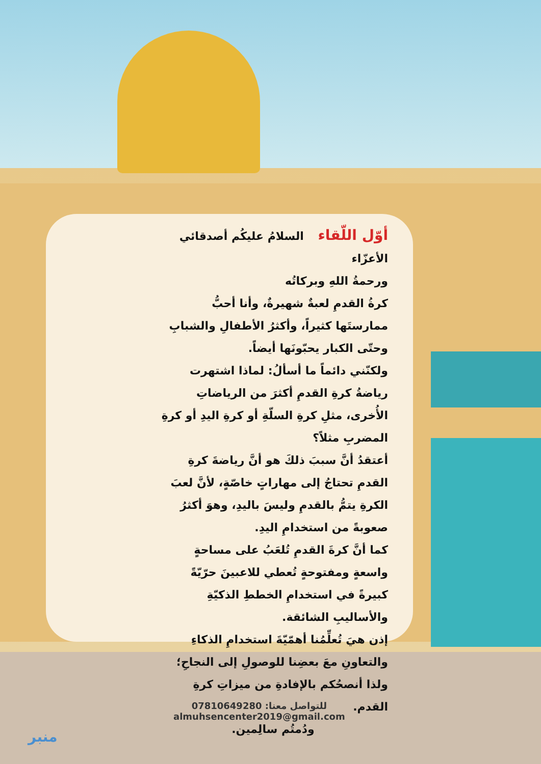أوّل اللّقاء السلامُ عليكُم أصدقائي الأعزّاء
ورحمةُ اللهِ وبركاتُه
كرةُ القدمِ لعبةٌ شهيرةٌ، وأنا أحبُّ ممارستَها كثيراً، وأكثرُ الأطفالِ والشبابِ وحتّى الكبار يحبّونَها أيضاً.
ولكنّني دائماً ما أسألُ: لماذا اشتهرت رياضةُ كرةِ القدمِ أكثرَ من الرياضاتِ الأُخرى، مثلِ كرةِ السلّةِ أو كرةِ اليدِ أو كرةِ المضربِ مثلاً؟
أعتقدُ أنَّ سببَ ذلكَ هو أنَّ رياضةَ كرةِ القدمِ تحتاجُ إلى مهاراتٍ خاصّةٍ، لأنَّ لعبَ الكرةِ يتمُّ بالقدمِ وليسَ باليدِ، وهوَ أكثرُ صعوبةً من استخدامِ اليدِ.
كما أنَّ كرةَ القدمِ تُلعَبُ على مساحةٍ واسعةٍ ومفتوحةٍ تُعطي للاعبينَ حرّيّةً كبيرةً في استخدامِ الخططِ الذكيّةِ والأساليبِ الشائقة.
إذن هيَ تُعلِّمُنا أهمّيّةَ استخدامِ الذكاءِ والتعاونِ معَ بعضِنا للوصولِ إلى النجاحِ؛ ولذا أنصحُكم بالإفادةِ من ميزاتِ كرةِ القدم.
ودُمتُم سالِمين.
للتواصل معنا: 07810649280
almuhsencenter2019@gmail.com
منبر